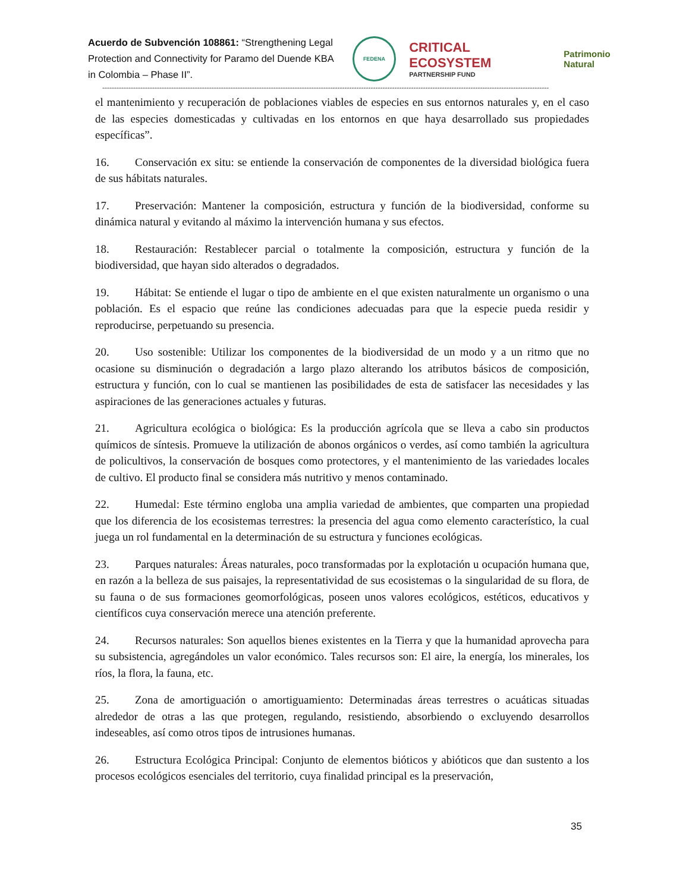Acuerdo de Subvención 108861: “Strengthening Legal Protection and Connectivity for Paramo del Duende KBA in Colombia – Phase II”.
FEDENA
CRITICAL ECOSYSTEM
PARTNERSHIP FUND
Patrimonio Natural
--------------------------------------------------------------------------------------------------------------------------------------------------------------------------------------------
el mantenimiento y recuperación de poblaciones viables de especies en sus entornos naturales y, en el caso de las especies domesticadas y cultivadas en los entornos en que haya desarrollado sus propiedades específicas”.
16. Conservación ex situ: se entiende la conservación de componentes de la diversidad biológica fuera de sus hábitats naturales.
17. Preservación: Mantener la composición, estructura y función de la biodiversidad, conforme su dinámica natural y evitando al máximo la intervención humana y sus efectos.
18. Restauración: Restablecer parcial o totalmente la composición, estructura y función de la biodiversidad, que hayan sido alterados o degradados.
19. Hábitat: Se entiende el lugar o tipo de ambiente en el que existen naturalmente un organismo o una población. Es el espacio que reúne las condiciones adecuadas para que la especie pueda residir y reproducirse, perpetuando su presencia.
20. Uso sostenible: Utilizar los componentes de la biodiversidad de un modo y a un ritmo que no ocasione su disminución o degradación a largo plazo alterando los atributos básicos de composición, estructura y función, con lo cual se mantienen las posibilidades de esta de satisfacer las necesidades y las aspiraciones de las generaciones actuales y futuras.
21. Agricultura ecológica o biológica: Es la producción agrícola que se lleva a cabo sin productos químicos de síntesis. Promueve la utilización de abonos orgánicos o verdes, así como también la agricultura de policultivos, la conservación de bosques como protectores, y el mantenimiento de las variedades locales de cultivo. El producto final se considera más nutritivo y menos contaminado.
22. Humedal: Este término engloba una amplia variedad de ambientes, que comparten una propiedad que los diferencia de los ecosistemas terrestres: la presencia del agua como elemento característico, la cual juega un rol fundamental en la determinación de su estructura y funciones ecológicas.
23. Parques naturales: Áreas naturales, poco transformadas por la explotación u ocupación humana que, en razón a la belleza de sus paisajes, la representatividad de sus ecosistemas o la singularidad de su flora, de su fauna o de sus formaciones geomorfológicas, poseen unos valores ecológicos, estéticos, educativos y científicos cuya conservación merece una atención preferente.
24. Recursos naturales: Son aquellos bienes existentes en la Tierra y que la humanidad aprovecha para su subsistencia, agregándoles un valor económico. Tales recursos son: El aire, la energía, los minerales, los ríos, la flora, la fauna, etc.
25. Zona de amortiguación o amortiguamiento: Determinadas áreas terrestres o acuáticas situadas alrededor de otras a las que protegen, regulando, resistiendo, absorbiendo o excluyendo desarrollos indeseables, así como otros tipos de intrusiones humanas.
26. Estructura Ecológica Principal: Conjunto de elementos bióticos y abióticos que dan sustento a los procesos ecológicos esenciales del territorio, cuya finalidad principal es la preservación,
35